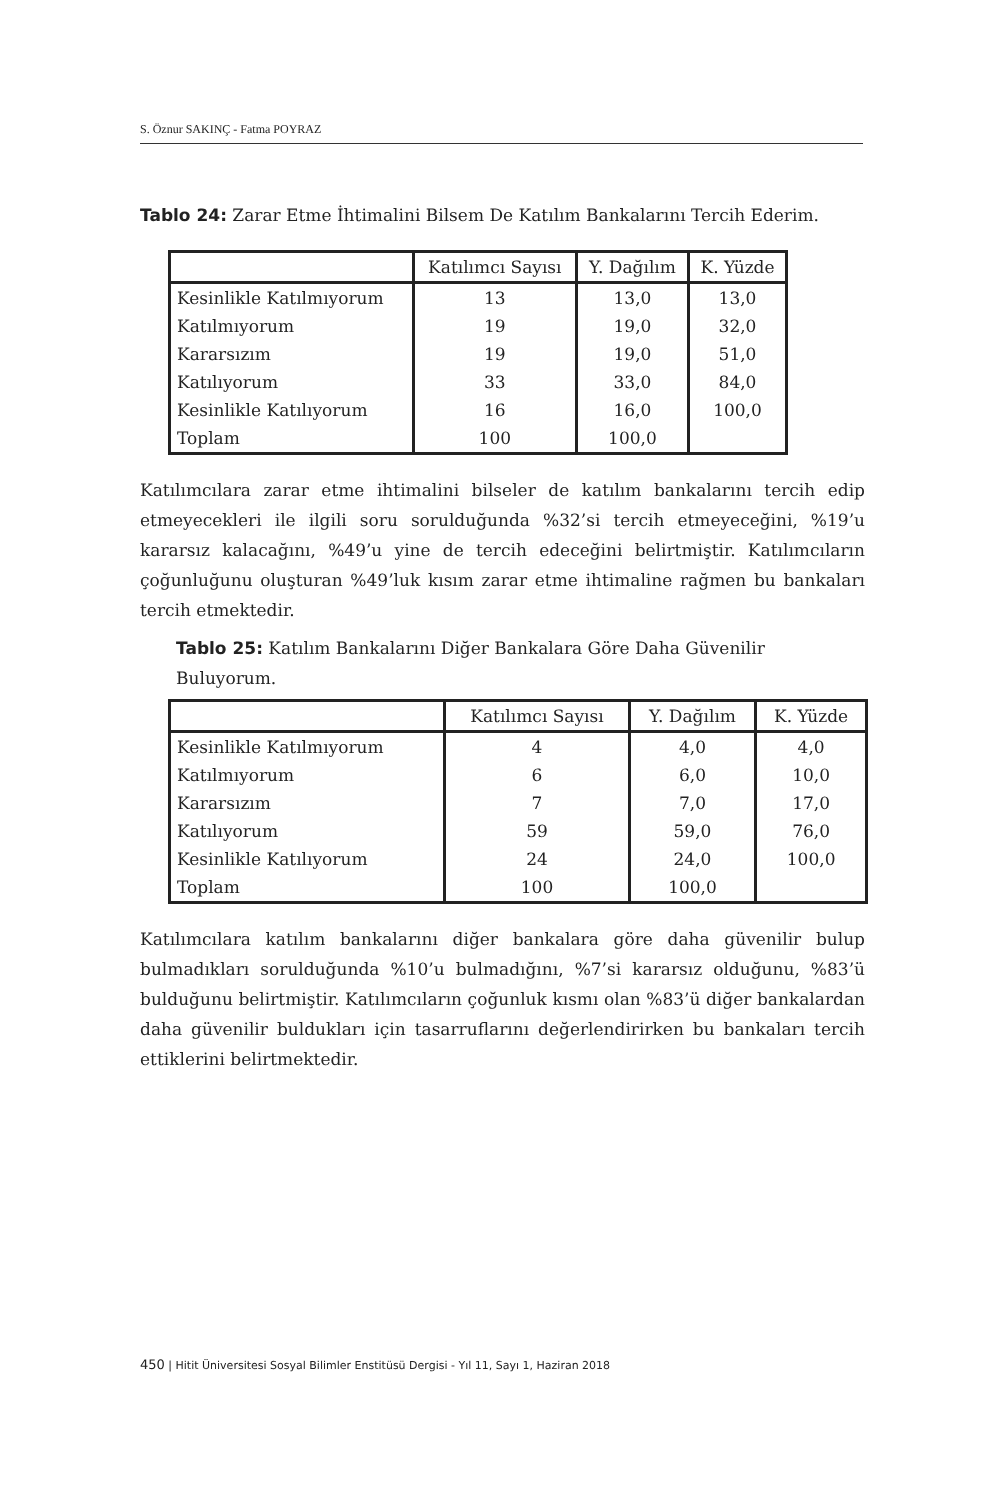S. Öznur SAKINÇ - Fatma POYRAZ
Tablo 24: Zarar Etme İhtimalini Bilsem De Katılım Bankalarını Tercih Ederim.
| | Katılımcı Sayısı | Y. Dağılım | K. Yüzde |
| --- | --- | --- | --- |
| Kesinlikle Katılmıyorum | 13 | 13,0 | 13,0 |
| Katılmıyorum | 19 | 19,0 | 32,0 |
| Kararsızım | 19 | 19,0 | 51,0 |
| Katılıyorum | 33 | 33,0 | 84,0 |
| Kesinlikle Katılıyorum | 16 | 16,0 | 100,0 |
| Toplam | 100 | 100,0 | |
Katılımcılara zarar etme ihtimalini bilseler de katılım bankalarını tercih edip etmeyecekleri ile ilgili soru sorulduğunda %32’si tercih etmeyeceğini, %19’u kararsız kalacağını, %49’u yine de tercih edeceğini belirtmiştir. Katılımcıların çoğunluğunu oluşturan %49’luk kısım zarar etme ihtimaline rağmen bu bankaları tercih etmektedir.
Tablo 25: Katılım Bankalarını Diğer Bankalara Göre Daha Güvenilir Buluyorum.
| | Katılımcı Sayısı | Y. Dağılım | K. Yüzde |
| --- | --- | --- | --- |
| Kesinlikle Katılmıyorum | 4 | 4,0 | 4,0 |
| Katılmıyorum | 6 | 6,0 | 10,0 |
| Kararsızım | 7 | 7,0 | 17,0 |
| Katılıyorum | 59 | 59,0 | 76,0 |
| Kesinlikle Katılıyorum | 24 | 24,0 | 100,0 |
| Toplam | 100 | 100,0 | |
Katılımcılara katılım bankalarını diğer bankalara göre daha güvenilir bulup bulmadıkları sorulduğunda %10’u bulmadığını, %7’si kararsız olduğunu, %83’ü bulduğunu belirtmiştir. Katılımcıların çoğunluk kısmı olan %83’ü diğer bankalardan daha güvenilir buldukları için tasarruflarını değerlendirirken bu bankaları tercih ettiklerini belirtmektedir.
450 | Hitit Üniversitesi Sosyal Bilimler Enstitüsü Dergisi - Yıl 11, Sayı 1, Haziran 2018